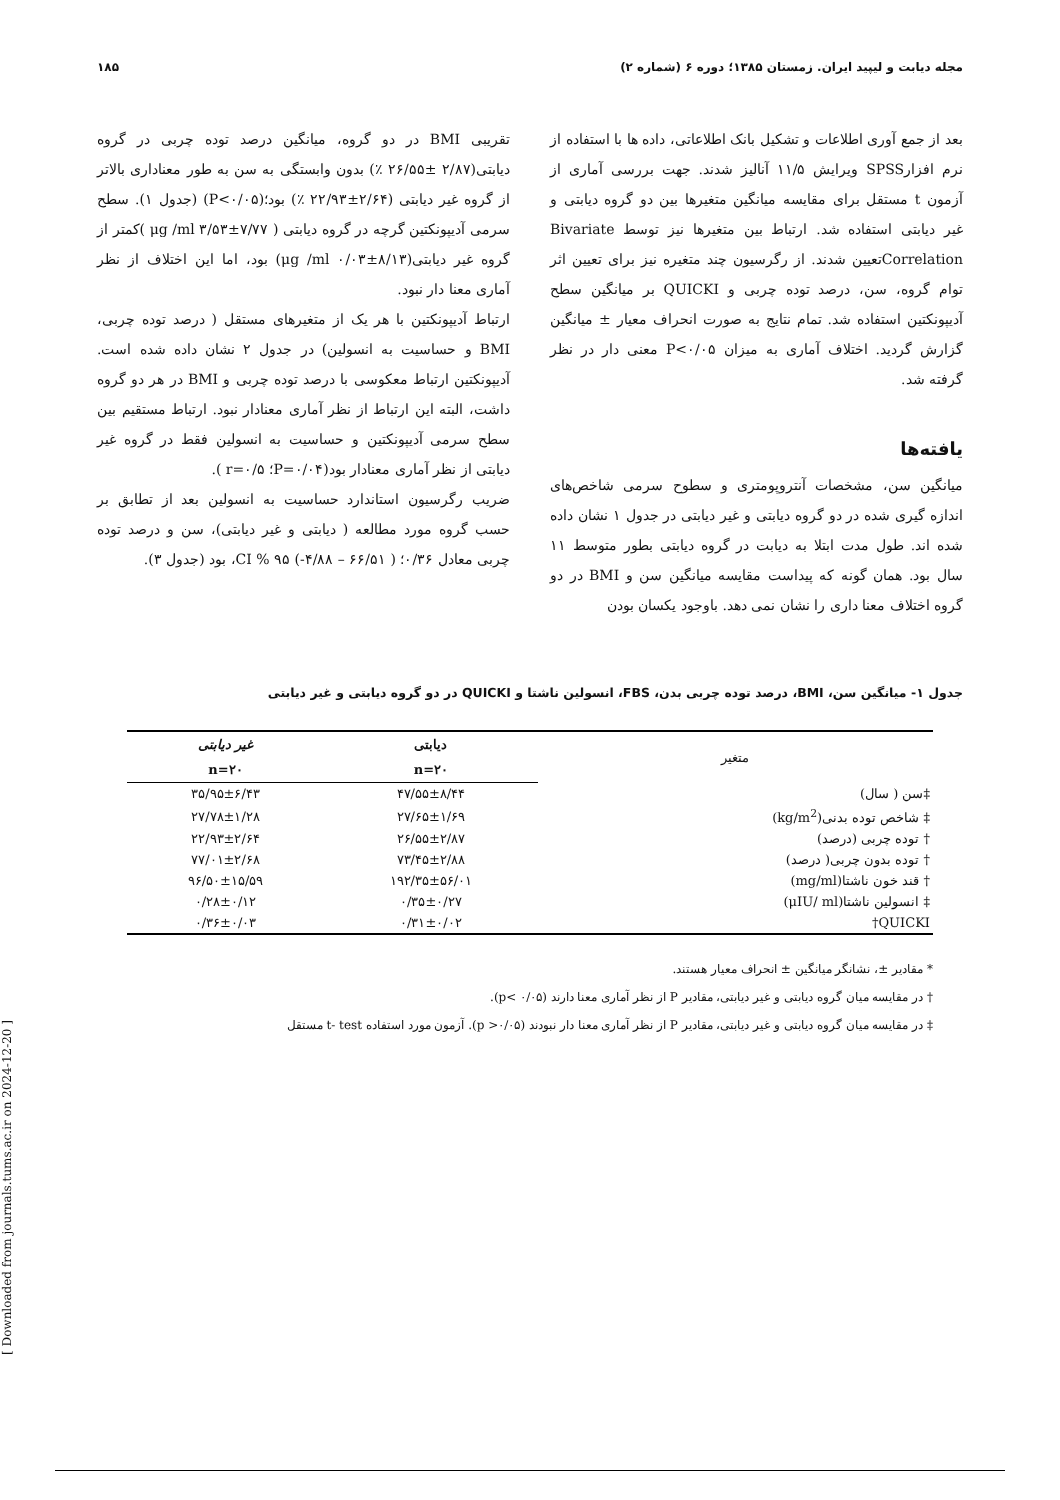مجله دیابت و لیپید ایران. زمستان ۱۳۸۵؛ دوره ۶ (شماره ۲) ۱۸۵
بعد از جمع آوری اطلاعات و تشکیل بانک اطلاعاتی، داده ها با استفاده از نرم افزارSPSS ویرایش ۱۱/۵ آنالیز شدند. جهت بررسی آماری از آزمون t مستقل برای مقایسه میانگین متغیرها بین دو گروه دیابتی و غیر دیابتی استفاده شد. ارتباط بین متغیرها نیز توسط Bivariate Correlationتعیین شدند. از رگرسیون چند متغیره نیز برای تعیین اثر توام گروه، سن، درصد توده چربی و QUICKI بر میانگین سطح آدیپونکتین استفاده شد. تمام نتایج به صورت انحراف معیار ± میانگین گزارش گردید. اختلاف آماری به میزان P<۰/۰۵ معنی دار در نظر گرفته شد.
یافته‌ها
میانگین سن، مشخصات آنتروپومتری و سطوح سرمی شاخص‌های اندازه گیری شده در دو گروه دیابتی و غیر دیابتی در جدول ۱ نشان داده شده اند. طول مدت ابتلا به دیابت در گروه دیابتی بطور متوسط ۱۱ سال بود. همان گونه که پیداست مقایسه میانگین سن و BMI در دو گروه اختلاف معنا داری را نشان نمی دهد. باوجود یکسان بودن
تقریبی BMI در دو گروه، میانگین درصد توده چربی در گروه دیابتی(۲/۸۷ ±۲۶/۵۵ ٪) بدون وابستگی به سن به طور معناداری بالاتر از گروه غیر دیابتی (۲/۶۴±۲۲/۹۳ ٪) بود؛(P<۰/۰۵) (جدول ۱). سطح سرمی آدیپونکتین گرچه در گروه دیابتی ( μg /ml ۳/۵۳±۷/۷۷ )کمتر از گروه غیر دیابتی(μg /ml ۰/۰۳±۸/۱۳) بود، اما این اختلاف از نظر آماری معنا دار نبود.
ارتباط آدیپونکتین با هر یک از متغیرهای مستقل ( درصد توده چربی، BMI و حساسیت به انسولین) در جدول ۲ نشان داده شده است. آدیپونکتین ارتباط معکوسی با درصد توده چربی و BMI در هر دو گروه داشت، البته این ارتباط از نظر آماری معنادار نبود. ارتباط مستقیم بین سطح سرمی آدیپونکتین و حساسیت به انسولین فقط در گروه غیر دیابتی از نظر آماری معنادار بود(P=۰/۰۴؛ r=۰/۵ ).
ضریب رگرسیون استاندارد حساسیت به انسولین بعد از تطابق بر حسب گروه مورد مطالعه ( دیابتی و غیر دیابتی)، سن و درصد توده چربی معادل ۰/۳۶؛ ( ۶۶/۵۱ – ۴/۸۸-) ۹۵ % CI، بود (جدول ۳).
جدول ۱- میانگین سن، BMI، درصد توده چربی بدن، FBS، انسولین ناشتا و QUICKI در دو گروه دیابتی و غیر دیابتی
| متغیر | دیابتی | غیر دیابتی |
| --- | --- | --- |
| | n=۲۰ | n=۲۰ |
| ‡سن ( سال) | ۴۷/۵۵±۸/۴۴ | ۳۵/۹۵±۶/۴۳ |
| ‡ شاخص توده بدنی(kg/m<sup>2</sup>) | ۲۷/۶۵±۱/۶۹ | ۲۷/۷۸±۱/۲۸ |
| † توده چربی (درصد) | ۲۶/۵۵±۲/۸۷ | ۲۲/۹۳±۲/۶۴ |
| † توده بدون چربی( درصد) | ۷۳/۴۵±۲/۸۸ | ۷۷/۰۱±۲/۶۸ |
| † قند خون ناشتا(mg/ml) | ۱۹۲/۳۵±۵۶/۰۱ | ۹۶/۵۰±۱۵/۵۹ |
| ‡ انسولین ناشتا(μIU/ ml) | ۰/۳۵±۰/۲۷ | ۰/۲۸±۰/۱۲ |
| QUICKI† | ۰/۳۱±۰/۰۲ | ۰/۳۶±۰/۰۳ |
* مقادیر ±، نشانگر میانگین ± انحراف معیار هستند.
† در مقایسه میان گروه دیابتی و غیر دیابتی، مقادیر P از نظر آماری معنا دارند (p< ۰/۰۵).
‡ در مقایسه میان گروه دیابتی و غیر دیابتی، مقادیر P از نظر آماری معنا دار نبودند (p >۰/۰۵). آزمون مورد استفاده t- test مستقل
[ Downloaded from journals.tums.ac.ir on 2024-12-20 ]